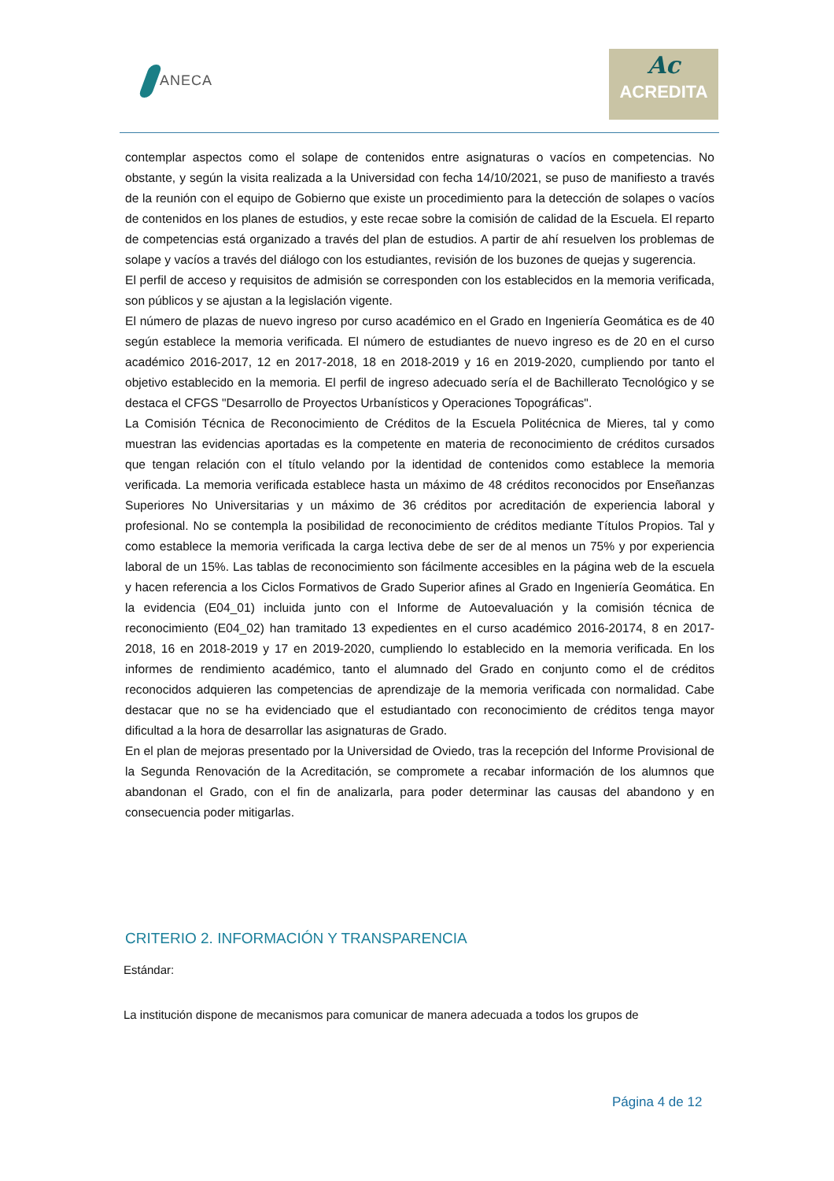ANECA
Ac
ACREDITA
contemplar aspectos como el solape de contenidos entre asignaturas o vacíos en competencias. No obstante, y según la visita realizada a la Universidad con fecha 14/10/2021, se puso de manifiesto a través de la reunión con el equipo de Gobierno que existe un procedimiento para la detección de solapes o vacíos de contenidos en los planes de estudios, y este recae sobre la comisión de calidad de la Escuela. El reparto de competencias está organizado a través del plan de estudios. A partir de ahí resuelven los problemas de solape y vacíos a través del diálogo con los estudiantes, revisión de los buzones de quejas y sugerencia.
El perfil de acceso y requisitos de admisión se corresponden con los establecidos en la memoria verificada, son públicos y se ajustan a la legislación vigente.
El número de plazas de nuevo ingreso por curso académico en el Grado en Ingeniería Geomática es de 40 según establece la memoria verificada. El número de estudiantes de nuevo ingreso es de 20 en el curso académico 2016-2017, 12 en 2017-2018, 18 en 2018-2019 y 16 en 2019-2020, cumpliendo por tanto el objetivo establecido en la memoria. El perfil de ingreso adecuado sería el de Bachillerato Tecnológico y se destaca el CFGS "Desarrollo de Proyectos Urbanísticos y Operaciones Topográficas".
La Comisión Técnica de Reconocimiento de Créditos de la Escuela Politécnica de Mieres, tal y como muestran las evidencias aportadas es la competente en materia de reconocimiento de créditos cursados que tengan relación con el título velando por la identidad de contenidos como establece la memoria verificada. La memoria verificada establece hasta un máximo de 48 créditos reconocidos por Enseñanzas Superiores No Universitarias y un máximo de 36 créditos por acreditación de experiencia laboral y profesional. No se contempla la posibilidad de reconocimiento de créditos mediante Títulos Propios. Tal y como establece la memoria verificada la carga lectiva debe de ser de al menos un 75% y por experiencia laboral de un 15%. Las tablas de reconocimiento son fácilmente accesibles en la página web de la escuela y hacen referencia a los Ciclos Formativos de Grado Superior afines al Grado en Ingeniería Geomática. En la evidencia (E04_01) incluida junto con el Informe de Autoevaluación y la comisión técnica de reconocimiento (E04_02) han tramitado 13 expedientes en el curso académico 2016-20174, 8 en 2017-2018, 16 en 2018-2019 y 17 en 2019-2020, cumpliendo lo establecido en la memoria verificada. En los informes de rendimiento académico, tanto el alumnado del Grado en conjunto como el de créditos reconocidos adquieren las competencias de aprendizaje de la memoria verificada con normalidad. Cabe destacar que no se ha evidenciado que el estudiantado con reconocimiento de créditos tenga mayor dificultad a la hora de desarrollar las asignaturas de Grado.
En el plan de mejoras presentado por la Universidad de Oviedo, tras la recepción del Informe Provisional de la Segunda Renovación de la Acreditación, se compromete a recabar información de los alumnos que abandonan el Grado, con el fin de analizarla, para poder determinar las causas del abandono y en consecuencia poder mitigarlas.
CRITERIO 2. INFORMACIÓN Y TRANSPARENCIA
Estándar:
La institución dispone de mecanismos para comunicar de manera adecuada a todos los grupos de
Página 4 de 12